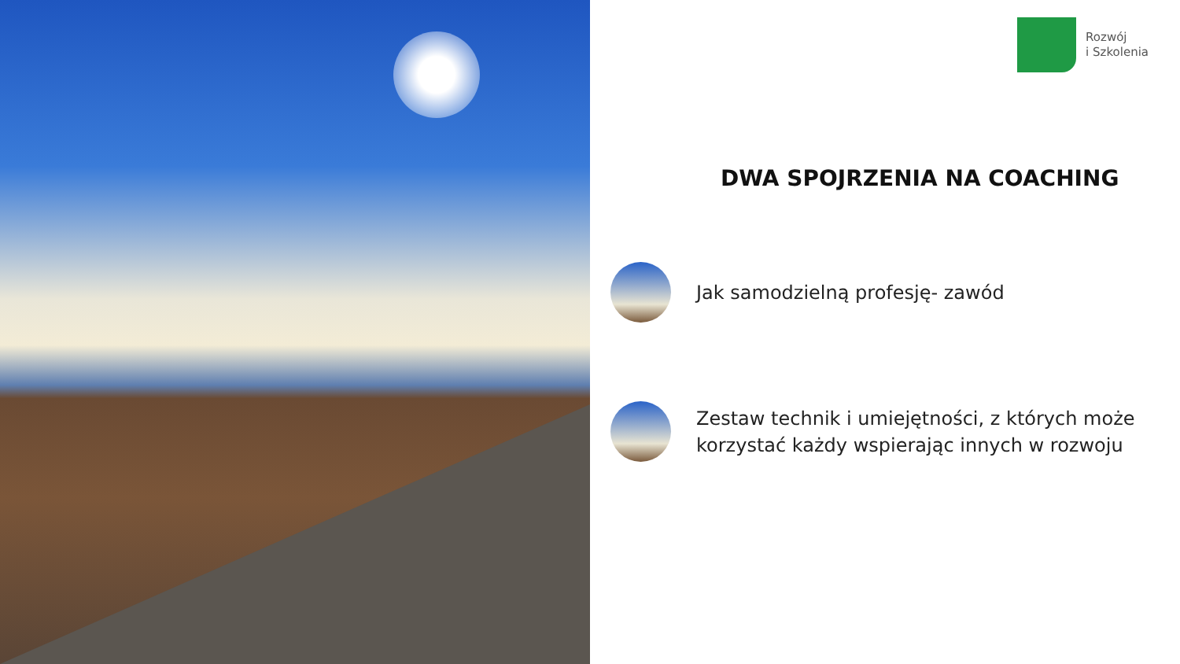Rozwój
i Szkolenia
DWA SPOJRZENIA NA COACHING
Jak samodzielną profesję- zawód
Zestaw technik i umiejętności, z których może korzystać każdy wspierając innych w rozwoju